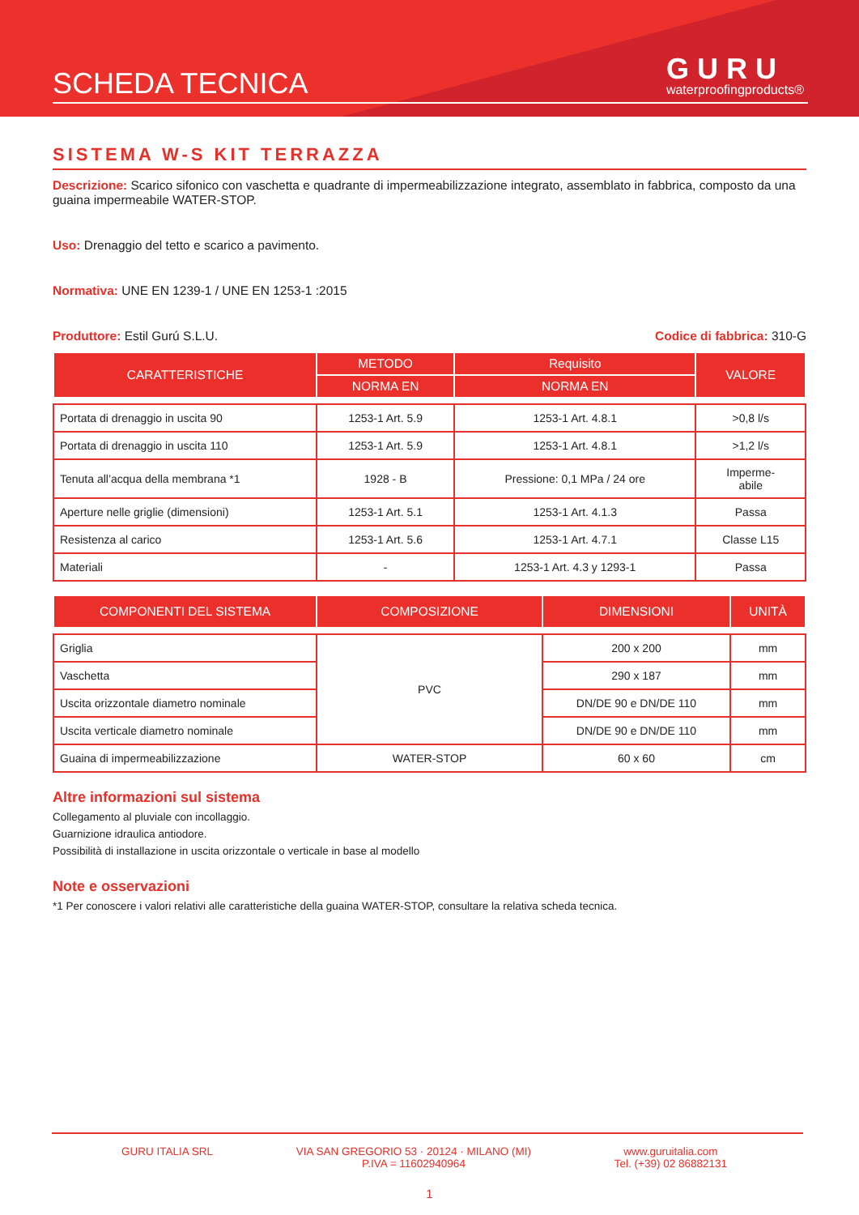SCHEDA TECNICA
GURU
waterproofingproducts®
SISTEMA W-S KIT TERRAZZA
Descrizione: Scarico sifonico con vaschetta e quadrante di impermeabilizzazione integrato, assemblato in fabbrica, composto da una guaina impermeabile WATER-STOP.
Uso: Drenaggio del tetto e scarico a pavimento.
Normativa: UNE EN 1239-1 / UNE EN 1253-1 :2015
Produttore: Estil Gurú S.L.U. Codice di fabbrica: 310-G
| CARATTERISTICHE | METODO | Requisito | VALORE |
| --- | --- | --- | --- |
| | NORMA EN | NORMA EN | |
| Portata di drenaggio in uscita 90 | 1253-1 Art. 5.9 | 1253-1 Art. 4.8.1 | >0,8 l/s |
| Portata di drenaggio in uscita 110 | 1253-1 Art. 5.9 | 1253-1 Art. 4.8.1 | >1,2 l/s |
| Tenuta all’acqua della membrana *1 | 1928 - B | Pressione: 0,1 MPa / 24 ore | Imperme- abile |
| Aperture nelle griglie (dimensioni) | 1253-1 Art. 5.1 | 1253-1 Art. 4.1.3 | Passa |
| Resistenza al carico | 1253-1 Art. 5.6 | 1253-1 Art. 4.7.1 | Classe L15 |
| Materiali | - | 1253-1 Art. 4.3 y 1293-1 | Passa |
| COMPONENTI DEL SISTEMA | COMPOSIZIONE | DIMENSIONI | UNITÀ |
| --- | --- | --- | --- |
| Griglia | PVC | 200 x 200 | mm |
| Vaschetta | | 290 x 187 | mm |
| Uscita orizzontale diametro nominale | | DN/DE 90 e DN/DE 110 | mm |
| Uscita verticale diametro nominale | | DN/DE 90 e DN/DE 110 | mm |
| Guaina di impermeabilizzazione | WATER-STOP | 60 x 60 | cm |
Altre informazioni sul sistema
Collegamento al pluviale con incollaggio.
Guarnizione idraulica antiodore.
Possibilità di installazione in uscita orizzontale o verticale in base al modello
Note e osservazioni
*1 Per conoscere i valori relativi alle caratteristiche della guaina WATER-STOP, consultare la relativa scheda tecnica.
GURU ITALIA SRL VIA SAN GREGORIO 53 · 20124 · MILANO (MI)
P.IVA = 11602940964
www.guruitalia.com
Tel. (+39) 02 86882131
1